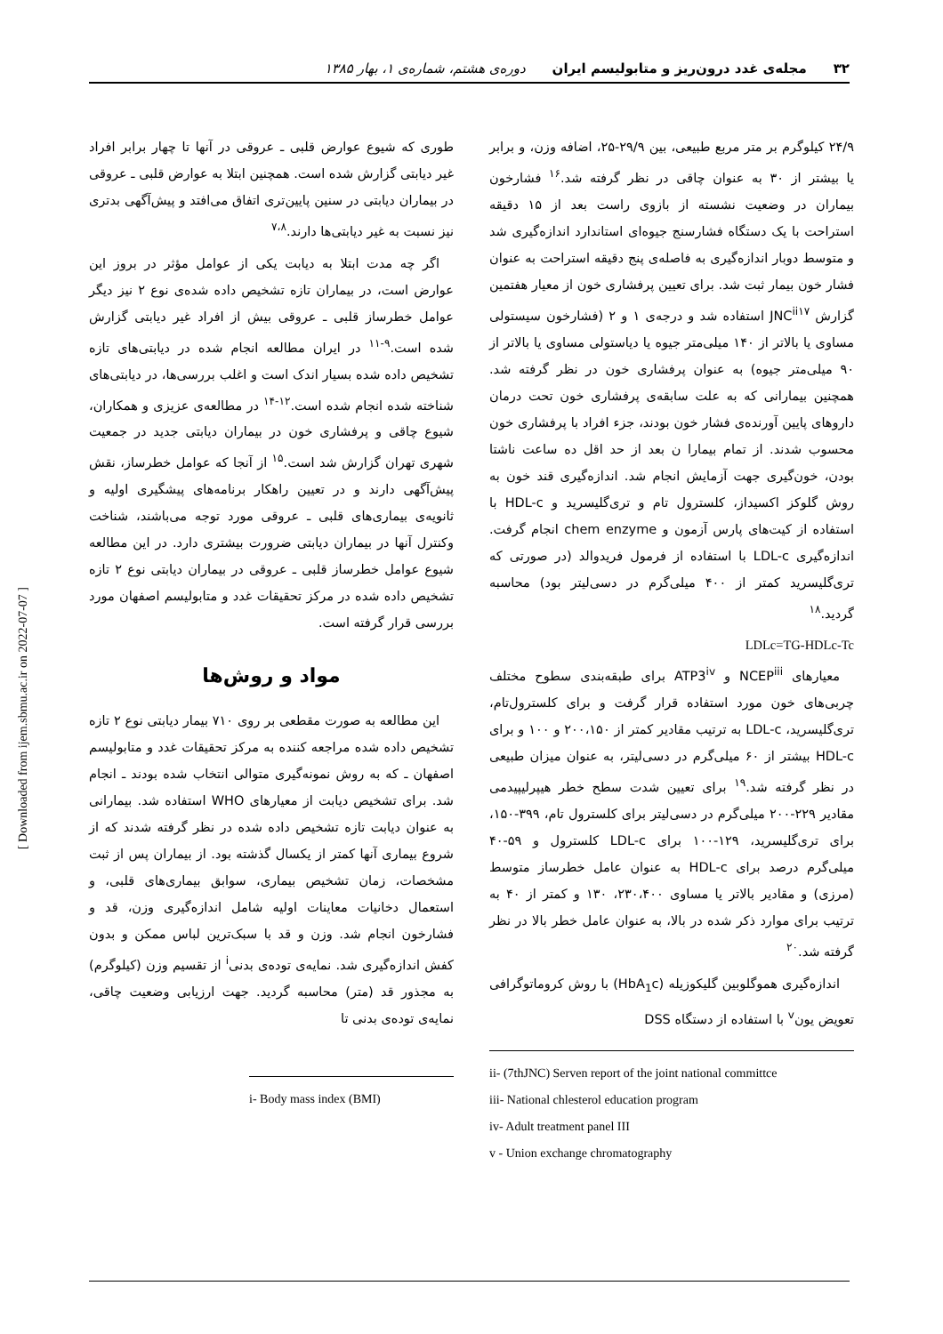۳۲ مجله‌ی غدد درون‌ریز و متابولیسم ایران دوره‌ی هشتم، شماره‌ی ۱، بهار ۱۳۸۵
طوری که شیوع عوارض قلبی ـ عروقی در آنها تا چهار برابر افراد غیر دیابتی گزارش شده است. همچنین ابتلا به عوارض قلبی ـ عروقی در بیماران دیابتی در سنین پایین‌تری اتفاق می‌افتد و پیش‌آگهی بدتری نیز نسبت به غیر دیابتی‌ها دارند.<sup>۷،۸</sup>
اگر چه مدت ابتلا به دیابت یکی از عوامل مؤثر در بروز این عوارض است، در بیماران تازه تشخیص داده شده‌ی نوع ۲ نیز دیگر عوامل خطرساز قلبی ـ عروقی بیش از افراد غیر دیابتی گزارش شده است.<sup>۹-۱۱</sup> در ایران مطالعه انجام شده در دیابتی‌های تازه تشخیص داده شده بسیار اندک است و اغلب بررسی‌ها، در دیابتی‌های شناخته شده انجام شده است.<sup>۱۲-۱۴</sup> در مطالعه‌ی عزیزی و همکاران، شیوع چاقی و پرفشاری خون در بیماران دیابتی جدید در جمعیت شهری تهران گزارش شد است.<sup>۱۵</sup> از آنجا که عوامل خطرساز، نقش پیش‌آگهی دارند و در تعیین راهکار برنامه‌های پیشگیری اولیه و ثانویه‌ی بیماری‌های قلبی ـ عروقی مورد توجه می‌باشند، شناخت وکنترل آنها در بیماران دیابتی ضرورت بیشتری دارد. در این مطالعه شیوع عوامل خطرساز قلبی ـ عروقی در بیماران دیابتی نوع ۲ تازه تشخیص داده شده در مرکز تحقیقات غدد و متابولیسم اصفهان مورد بررسی قرار گرفته است.
مواد و روش‌ها
این مطالعه به صورت مقطعی بر روی ۷۱۰ بیمار دیابتی نوع ۲ تازه تشخیص داده شده مراجعه کننده به مرکز تحقیقات غدد و متابولیسم اصفهان ـ که به روش نمونه‌گیری متوالی انتخاب شده بودند ـ انجام شد. برای تشخیص دیابت از معیارهای WHO استفاده شد. بیمارانی به عنوان دیابت تازه تشخیص داده شده در نظر گرفته شدند که از شروع بیماری آنها کمتر از یکسال گذشته بود. از بیماران پس از ثبت مشخصات، زمان تشخیص بیماری، سوابق بیماری‌های قلبی، و استعمال دخانیات معاینات اولیه شامل اندازه‌گیری وزن، قد و فشارخون انجام شد. وزن و قد با سبک‌ترین لباس ممکن و بدون کفش اندازه‌گیری شد. نمایه‌ی توده‌ی بدنی<sup>i</sup> از تقسیم وزن (کیلوگرم) به مجذور قد (متر) محاسبه گردید. جهت ارزیابی وضعیت چاقی، نمایه‌ی توده‌ی بدنی تا
i- Body mass index (BMI)
۲۴/۹ کیلوگرم بر متر مربع طبیعی، بین ۲۹/۹-۲۵، اضافه وزن، و برابر یا بیشتر از ۳۰ به عنوان چاقی در نظر گرفته شد.<sup>۱۶</sup> فشارخون بیماران در وضعیت نشسته از بازوی راست بعد از ۱۵ دقیقه استراحت با یک دستگاه فشارسنج جیوه‌ای استاندارد اندازه‌گیری شد و متوسط دوبار اندازه‌گیری به فاصله‌ی پنج دقیقه استراحت به عنوان فشار خون بیمار ثبت شد. برای تعیین پرفشاری خون از معیار هفتمین گزارش JNC<sup>ii</sup><sup>۱۷</sup> استفاده شد و درجه‌ی ۱ و ۲ (فشارخون سیستولی مساوی یا بالاتر از ۱۴۰ میلی‌متر جیوه یا دیاستولی مساوی یا بالاتر از ۹۰ میلی‌متر جیوه) به عنوان پرفشاری خون در نظر گرفته شد. همچنین بیمارانی که به علت سابقه‌ی پرفشاری خون تحت درمان داروهای پایین آورنده‌ی فشار خون بودند، جزء افراد با پرفشاری خون محسوب شدند. از تمام بیمارا ن بعد از حد اقل ده ساعت ناشتا بودن، خون‌گیری جهت آزمایش انجام شد. اندازه‌گیری قند خون به روش گلوکز اکسیداز، کلسترول تام و تری‌گلیسرید و HDL-c با استفاده از کیت‌های پارس آزمون و chem enzyme انجام گرفت. اندازه‌گیری LDL-c با استفاده از فرمول فریدوالد (در صورتی که تری‌گلیسرید کمتر از ۴۰۰ میلی‌گرم در دسی‌لیتر بود) محاسبه گردید.<sup>۱۸</sup>
LDLc=TG-HDLc-Tc
معیارهای NCEP<sup>iii</sup> و ATP3<sup>iv</sup> برای طبقه‌بندی سطوح مختلف چربی‌های خون مورد استفاده قرار گرفت و برای کلسترول‌تام، تری‌گلیسرید، LDL-c به ترتیب مقادیر کمتر از ۲۰۰،۱۵۰ و ۱۰۰ و برای HDL-c بیشتر از ۶۰ میلی‌گرم در دسی‌لیتر، به عنوان میزان طبیعی در نظر گرفته شد.<sup>۱۹</sup> برای تعیین شدت سطح خطر هیپرلیپیدمی مقادیر ۲۲۹-۲۰۰ میلی‌گرم در دسی‌لیتر برای کلسترول تام، ۳۹۹-۱۵۰، برای تری‌گلیسرید، ۱۲۹-۱۰۰ برای LDL-c کلسترول و ۵۹-۴۰ میلی‌گرم درصد برای HDL-c به عنوان عامل خطرساز متوسط (مرزی) و مقادیر بالاتر یا مساوی ۲۳۰،۴۰۰، ۱۳۰ و کمتر از ۴۰ به ترتیب برای موارد ذکر شده در بالا، به عنوان عامل خطر بالا در نظر گرفته شد.<sup>۲۰</sup>
اندازه‌گیری هموگلوبین گلیکوزیله (HbA<sub>1</sub>c) با روش کروماتوگرافی تعویض یون<sup>v</sup> با استفاده از دستگاه DSS
ii- (7thJNC) Serven report of the joint national committce
iii- National chlesterol education program
iv- Adult treatment panel III
v - Union exchange chromatography
[ Downloaded from ijem.sbmu.ac.ir on 2022-07-07 ]